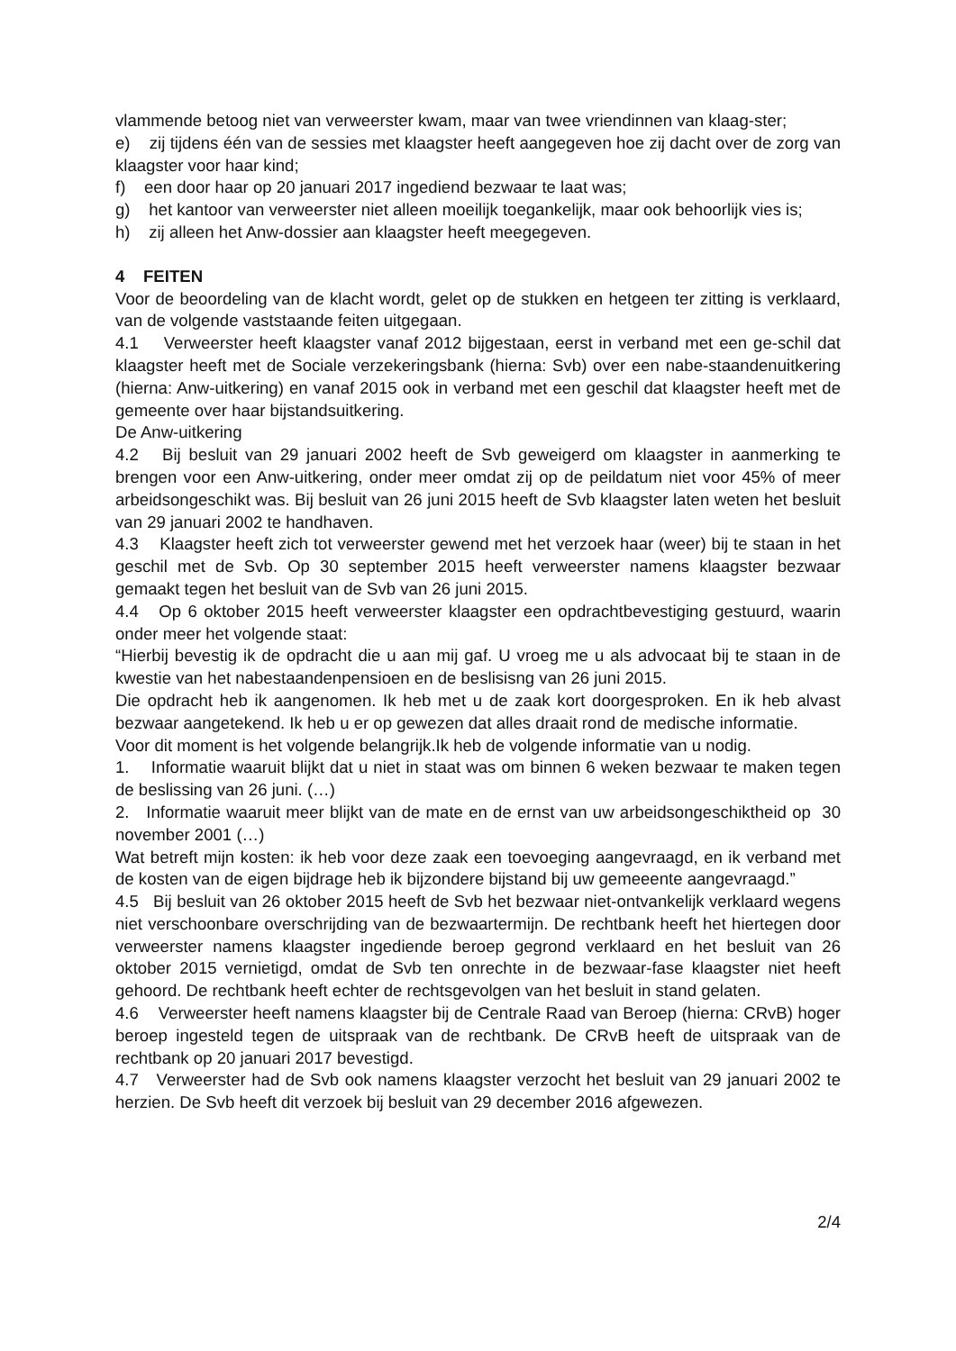vlammende betoog niet van verweerster kwam, maar van twee vriendinnen van klaag-ster;
e) zij tijdens één van de sessies met klaagster heeft aangegeven hoe zij dacht over de zorg van klaagster voor haar kind;
f) een door haar op 20 januari 2017 ingediend bezwaar te laat was;
g) het kantoor van verweerster niet alleen moeilijk toegankelijk, maar ook behoorlijk vies is;
h) zij alleen het Anw-dossier aan klaagster heeft meegegeven.
4 FEITEN
Voor de beoordeling van de klacht wordt, gelet op de stukken en hetgeen ter zitting is verklaard, van de volgende vaststaande feiten uitgegaan.
4.1 Verweerster heeft klaagster vanaf 2012 bijgestaan, eerst in verband met een ge-schil dat klaagster heeft met de Sociale verzekeringsbank (hierna: Svb) over een nabe-staandenuitkering (hierna: Anw-uitkering) en vanaf 2015 ook in verband met een geschil dat klaagster heeft met de gemeente over haar bijstandsuitkering.
De Anw-uitkering
4.2 Bij besluit van 29 januari 2002 heeft de Svb geweigerd om klaagster in aanmerking te brengen voor een Anw-uitkering, onder meer omdat zij op de peildatum niet voor 45% of meer arbeidsongeschikt was. Bij besluit van 26 juni 2015 heeft de Svb klaagster laten weten het besluit van 29 januari 2002 te handhaven.
4.3 Klaagster heeft zich tot verweerster gewend met het verzoek haar (weer) bij te staan in het geschil met de Svb. Op 30 september 2015 heeft verweerster namens klaagster bezwaar gemaakt tegen het besluit van de Svb van 26 juni 2015.
4.4 Op 6 oktober 2015 heeft verweerster klaagster een opdrachtbevestiging gestuurd, waarin onder meer het volgende staat:
“Hierbij bevestig ik de opdracht die u aan mij gaf. U vroeg me u als advocaat bij te staan in de kwestie van het nabestaandenpensioen en de beslisisng van 26 juni 2015.
Die opdracht heb ik aangenomen. Ik heb met u de zaak kort doorgesproken. En ik heb alvast bezwaar aangetekend. Ik heb u er op gewezen dat alles draait rond de medische informatie.
Voor dit moment is het volgende belangrijk.Ik heb de volgende informatie van u nodig.
1. Informatie waaruit blijkt dat u niet in staat was om binnen 6 weken bezwaar te maken tegen de beslissing van 26 juni. (…)
2. Informatie waaruit meer blijkt van de mate en de ernst van uw arbeidsongeschiktheid op 30 november 2001 (…)
Wat betreft mijn kosten: ik heb voor deze zaak een toevoeging aangevraagd, en ik verband met de kosten van de eigen bijdrage heb ik bijzondere bijstand bij uw gemeeente aangevraagd.”
4.5 Bij besluit van 26 oktober 2015 heeft de Svb het bezwaar niet-ontvankelijk verklaard wegens niet verschoonbare overschrijding van de bezwaartermijn. De rechtbank heeft het hiertegen door verweerster namens klaagster ingediende beroep gegrond verklaard en het besluit van 26 oktober 2015 vernietigd, omdat de Svb ten onrechte in de bezwaar-fase klaagster niet heeft gehoord. De rechtbank heeft echter de rechtsgevolgen van het besluit in stand gelaten.
4.6 Verweerster heeft namens klaagster bij de Centrale Raad van Beroep (hierna: CRvB) hoger beroep ingesteld tegen de uitspraak van de rechtbank. De CRvB heeft de uitspraak van de rechtbank op 20 januari 2017 bevestigd.
4.7 Verweerster had de Svb ook namens klaagster verzocht het besluit van 29 januari 2002 te herzien. De Svb heeft dit verzoek bij besluit van 29 december 2016 afgewezen.
2/4